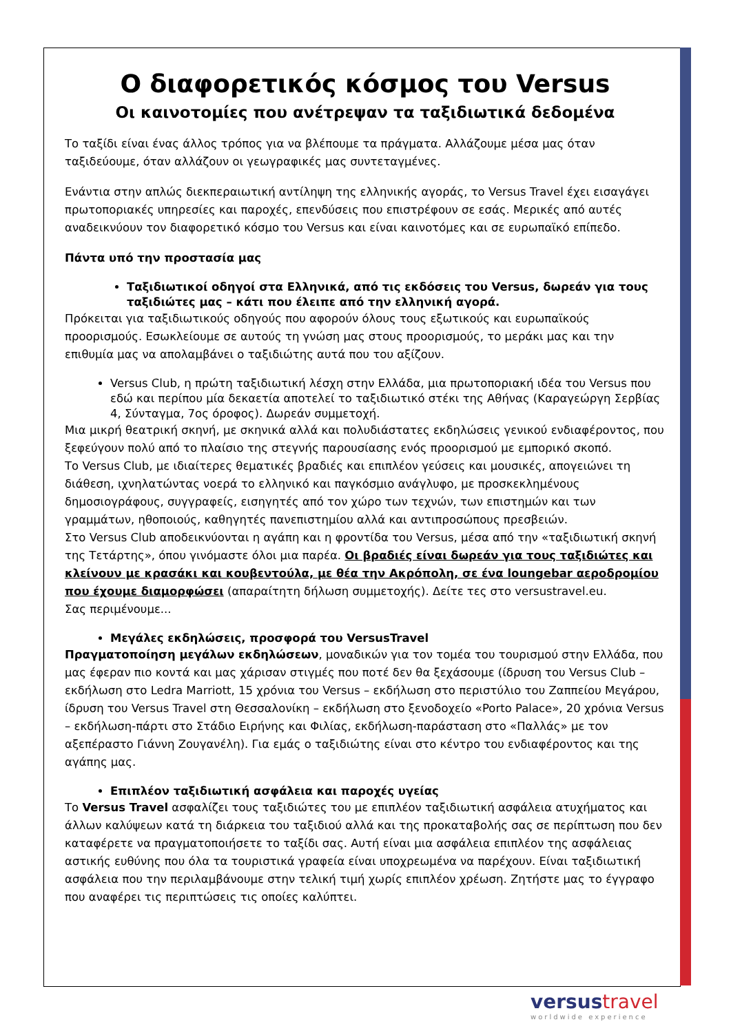Ο διαφορετικός κόσμος του Versus
Οι καινοτομίες που ανέτρεψαν τα ταξιδιωτικά δεδομένα
Το ταξίδι είναι ένας άλλος τρόπος για να βλέπουμε τα πράγματα. Αλλάζουμε μέσα μας όταν ταξιδεύουμε, όταν αλλάζουν οι γεωγραφικές μας συντεταγμένες.
Ενάντια στην απλώς διεκπεραιωτική αντίληψη της ελληνικής αγοράς, το Versus Travel έχει εισαγάγει πρωτοποριακές υπηρεσίες και παροχές, επενδύσεις που επιστρέφουν σε εσάς. Μερικές από αυτές αναδεικνύουν τον διαφορετικό κόσμο του Versus και είναι καινοτόμες και σε ευρωπαϊκό επίπεδο.
Πάντα υπό την προστασία μας
Ταξιδιωτικοί οδηγοί στα Ελληνικά, από τις εκδόσεις του Versus, δωρεάν για τους ταξιδιώτες μας – κάτι που έλειπε από την ελληνική αγορά.
Πρόκειται για ταξιδιωτικούς οδηγούς που αφορούν όλους τους εξωτικούς και ευρωπαϊκούς προορισμούς. Εσωκλείουμε σε αυτούς τη γνώση μας στους προορισμούς, το μεράκι μας και την επιθυμία μας να απολαμβάνει ο ταξιδιώτης αυτά που του αξίζουν.
Versus Club, η πρώτη ταξιδιωτική λέσχη στην Ελλάδα, μια πρωτοποριακή ιδέα του Versus που εδώ και περίπου μία δεκαετία αποτελεί το ταξιδιωτικό στέκι της Αθήνας (Καραγεώργη Σερβίας 4, Σύνταγμα, 7ος όροφος). Δωρεάν συμμετοχή.
Μια μικρή θεατρική σκηνή, με σκηνικά αλλά και πολυδιάστατες εκδηλώσεις γενικού ενδιαφέροντος, που ξεφεύγουν πολύ από το πλαίσιο της στεγνής παρουσίασης ενός προορισμού με εμπορικό σκοπό.
Το Versus Club, με ιδιαίτερες θεματικές βραδιές και επιπλέον γεύσεις και μουσικές, απογειώνει τη διάθεση, ιχνηλατώντας νοερά το ελληνικό και παγκόσμιο ανάγλυφο, με προσκεκλημένους δημοσιογράφους, συγγραφείς, εισηγητές από τον χώρο των τεχνών, των επιστημών και των γραμμάτων, ηθοποιούς, καθηγητές πανεπιστημίου αλλά και αντιπροσώπους πρεσβειών.
Στο Versus Club αποδεικνύονται η αγάπη και η φροντίδα του Versus, μέσα από την «ταξιδιωτική σκηνή της Τετάρτης», όπου γινόμαστε όλοι μια παρέα. Οι βραδιές είναι δωρεάν για τους ταξιδιώτες και κλείνουν με κρασάκι και κουβεντούλα, με θέα την Ακρόπολη, σε ένα loungebar αεροδρομίου που έχουμε διαμορφώσει (απαραίτητη δήλωση συμμετοχής). Δείτε τες στο versustravel.eu.
Σας περιμένουμε...
Μεγάλες εκδηλώσεις, προσφορά του VersusTravel
Πραγματοποίηση μεγάλων εκδηλώσεων, μοναδικών για τον τομέα του τουρισμού στην Ελλάδα, που μας έφεραν πιο κοντά και μας χάρισαν στιγμές που ποτέ δεν θα ξεχάσουμε (ίδρυση του Versus Club – εκδήλωση στο Ledra Marriott, 15 χρόνια του Versus – εκδήλωση στο περιστύλιο του Ζαππείου Μεγάρου, ίδρυση του Versus Travel στη Θεσσαλονίκη – εκδήλωση στο ξενοδοχείο «Porto Palace», 20 χρόνια Versus – εκδήλωση-πάρτι στο Στάδιο Ειρήνης και Φιλίας, εκδήλωση-παράσταση στο «Παλλάς» με τον αξεπέραστο Γιάννη Ζουγανέλη). Για εμάς ο ταξιδιώτης είναι στο κέντρο του ενδιαφέροντος και της αγάπης μας.
Επιπλέον ταξιδιωτική ασφάλεια και παροχές υγείας
Το Versus Travel ασφαλίζει τους ταξιδιώτες του με επιπλέον ταξιδιωτική ασφάλεια ατυχήματος και άλλων καλύψεων κατά τη διάρκεια του ταξιδιού αλλά και της προκαταβολής σας σε περίπτωση που δεν καταφέρετε να πραγματοποιήσετε το ταξίδι σας. Αυτή είναι μια ασφάλεια επιπλέον της ασφάλειας αστικής ευθύνης που όλα τα τουριστικά γραφεία είναι υποχρεωμένα να παρέχουν. Είναι ταξιδιωτική ασφάλεια που την περιλαμβάνουμε στην τελική τιμή χωρίς επιπλέον χρέωση. Ζητήστε μας το έγγραφο που αναφέρει τις περιπτώσεις τις οποίες καλύπτει.
versus travel
worldwide experience